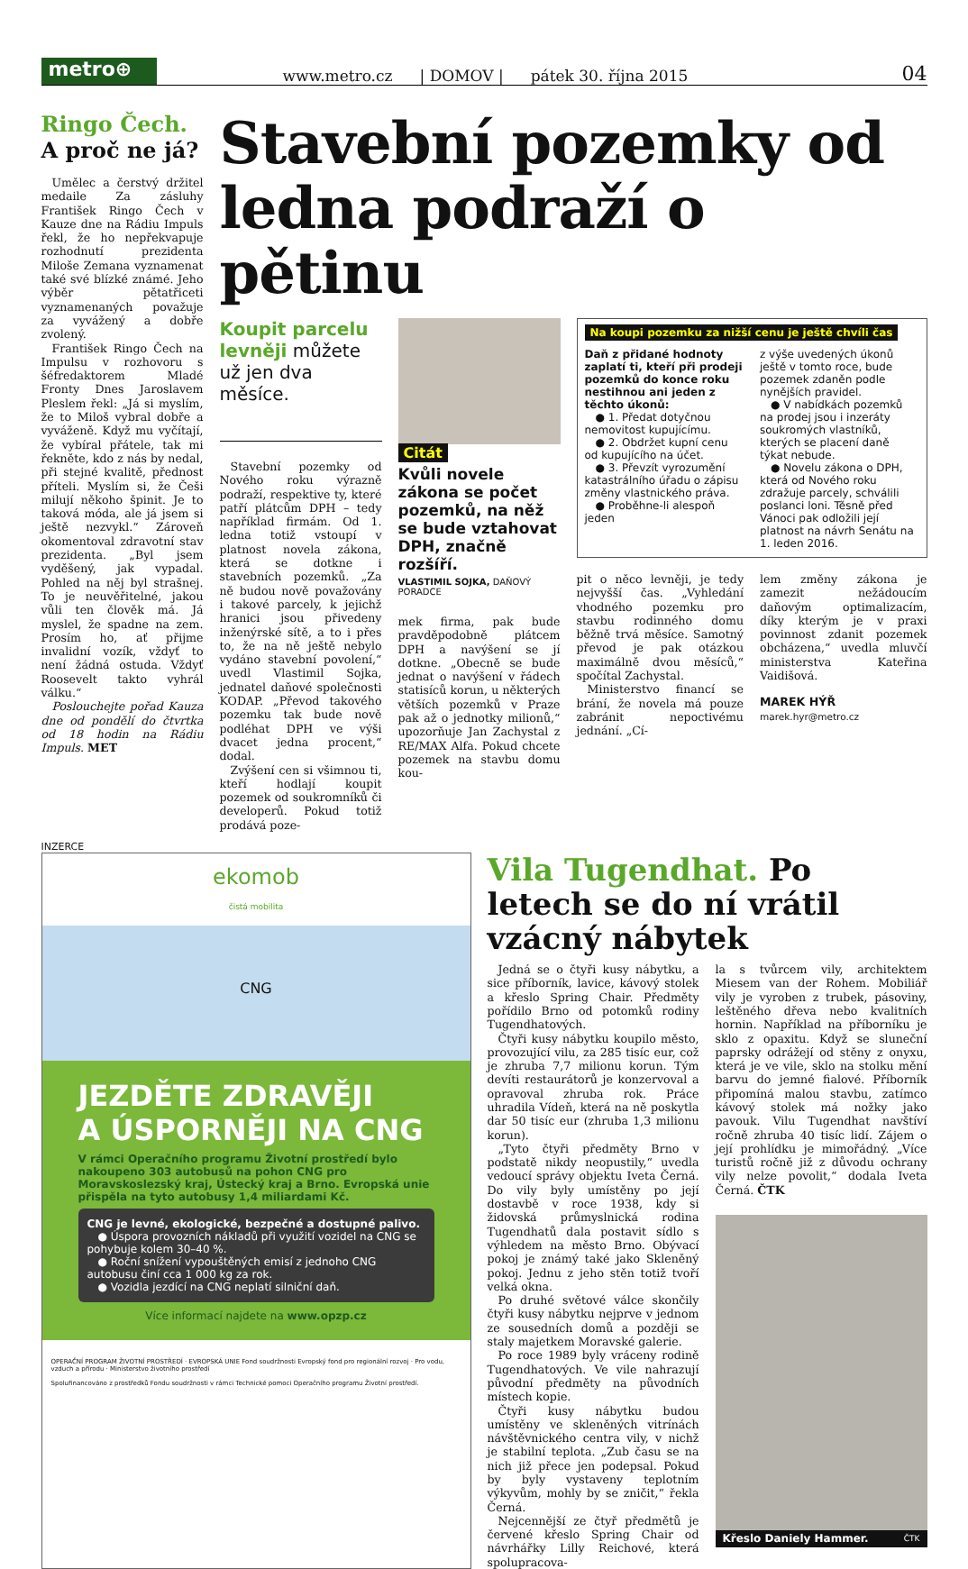metro⊕
www.metro.cz | DOMOV | pátek 30. října 2015 04
Ringo Čech.
A proč ne já?
Umělec a čerstvý držitel medaile Za zásluhy František Ringo Čech v Kauze dne na Rádiu Impuls řekl, že ho nepřekvapuje rozhodnutí prezidenta Miloše Zemana vyznamenat také své blízké známé. Jeho výběr pětatřiceti vyznamenaných považuje za vyvážený a dobře zvolený.
František Ringo Čech na Impulsu v rozhovoru s šéfredaktorem Mladé Fronty Dnes Jaroslavem Pleslem řekl: „Já si myslím, že to Miloš vybral dobře a vyváženě. Když mu vyčítají, že vybíral přátele, tak mi řekněte, kdo z nás by nedal, při stejné kvalitě, přednost příteli. Myslím si, že Češi milují někoho špinit. Je to taková móda, ale já jsem si ještě nezvykl.“ Zároveň okomentoval zdravotní stav prezidenta. „Byl jsem vyděšený, jak vypadal. Pohled na něj byl strašnej. To je neuvěřitelné, jakou vůli ten člověk má. Já myslel, že spadne na zem. Prosím ho, ať přijme invalidní vozík, vždyť to není žádná ostuda. Vždyť Roosevelt takto vyhrál válku.“
Poslouchejte pořad Kauza dne od pondělí do čtvrtka od 18 hodin na Rádiu Impuls. MET
Stavební pozemky od ledna podraží o pětinu
Koupit parcelu levněji můžete už jen dva měsíce.
Stavební pozemky od Nového roku výrazně podraží, respektive ty, které patří plátcům DPH – tedy například firmám. Od 1. ledna totiž vstoupí v platnost novela zákona, která se dotkne i stavebních pozemků. „Za ně budou nově považovány i takové parcely, k jejichž hranici jsou přivedeny inženýrské sítě, a to i přes to, že na ně ještě nebylo vydáno stavební povolení,“ uvedl Vlastimil Sojka, jednatel daňové společnosti KODAP. „Převod takového pozemku tak bude nově podléhat DPH ve výši dvacet jedna procent,“ dodal.
Zvýšení cen si všimnou ti, kteří hodlají koupit pozemek od soukromníků či developerů. Pokud totiž prodává poze-
Citát
Kvůli novele zákona se počet pozemků, na něž se bude vztahovat DPH, značně rozšíří.
VLASTIMIL SOJKA, DAŇOVÝ PORADCE
mek firma, pak bude pravděpodobně plátcem DPH a navýšení se jí dotkne. „Obecně se bude jednat o navýšení v řádech statisíců korun, u některých větších pozemků v Praze pak až o jednotky milionů,“ upozorňuje Jan Zachystal z RE/MAX Alfa. Pokud chcete pozemek na stavbu domu kou-
Na koupi pozemku za nižší cenu je ještě chvíli čas
Daň z přidané hodnoty zaplatí ti, kteří při prodeji pozemků do konce roku nestihnou ani jeden z těchto úkonů:
● 1. Předat dotyčnou nemovitost kupujícímu.
● 2. Obdržet kupní cenu od kupujícího na účet.
● 3. Převzít vyrozumění katastrálního úřadu o zápisu změny vlastnického práva.
● Proběhne-li alespoň jeden
z výše uvedených úkonů ještě v tomto roce, bude pozemek zdaněn podle nynějších pravidel.
● V nabídkách pozemků na prodej jsou i inzeráty soukromých vlastníků, kterých se placení daně týkat nebude.
● Novelu zákona o DPH, která od Nového roku zdražuje parcely, schválili poslanci loni. Těsně před Vánoci pak odložili její platnost na návrh Senátu na 1. leden 2016.
pit o něco levněji, je tedy nejvyšší čas. „Vyhledání vhodného pozemku pro stavbu rodinného domu běžně trvá měsíce. Samotný převod je pak otázkou maximálně dvou měsíců,“ spočítal Zachystal.
Ministerstvo financí se brání, že novela má pouze zabránit nepoctivému jednání. „Cí-
lem změny zákona je zamezit nežádoucím daňovým optimalizacím, díky kterým je v praxi povinnost zdanit pozemek obcházena,“ uvedla mluvčí ministerstva Kateřina Vaidišová.
MAREK HÝŘ
marek.hyr@metro.cz
INZERCE
ekomob
čistá mobilita
CNG
JEZDĚTE ZDRAVĚJI
A ÚSPORNĚJI NA CNG
V rámci Operačního programu Životní prostředí bylo nakoupeno 303 autobusů na pohon CNG pro Moravskoslezský kraj, Ústecký kraj a Brno. Evropská unie přispěla na tyto autobusy 1,4 miliardami Kč.
CNG je levné, ekologické, bezpečné a dostupné palivo.
● Úspora provozních nákladů při využití vozidel na CNG se pohybuje kolem 30–40 %.
● Roční snížení vypouštěných emisí z jednoho CNG autobusu činí cca 1 000 kg za rok.
● Vozidla jezdící na CNG neplatí silniční daň.
Více informací najdete na www.opzp.cz
OPERAČNÍ PROGRAM ŽIVOTNÍ PROSTŘEDÍ · EVROPSKÁ UNIE Fond soudržnosti Evropský fond pro regionální rozvoj · Pro vodu, vzduch a přírodu · Ministerstvo životního prostředí
Spolufinancováno z prostředků Fondu soudržnosti v rámci Technické pomoci Operačního programu Životní prostředí.
Vila Tugendhat. Po letech se do ní vrátil vzácný nábytek
Jedná se o čtyři kusy nábytku, a sice příborník, lavice, kávový stolek a křeslo Spring Chair. Předměty pořídilo Brno od potomků rodiny Tugendhatových.
Čtyři kusy nábytku koupilo město, provozující vilu, za 285 tisíc eur, což je zhruba 7,7 milionu korun. Tým dev­íti restaurátorů je konzervoval a opravoval zhruba rok. Práce uhradila Vídeň, která na ně poskytla dar 50 tisíc eur (zhruba 1,3 milionu korun).
„Tyto čtyři předměty Brno v podstatě nikdy neopustily,“ uvedla vedoucí správy objektu Iveta Černá. Do vily byly umístěny po její dostavbě v roce 1938, kdy si židovská průmyslnická rodina Tugendhatů dala postavit sídlo s výhledem na město Brno. Obývací pokoj je známý také jako Skleněný pokoj. Jednu z jeho stěn totiž tvoří velká okna.
Po druhé světové válce skončily čtyři kusy nábytku nejprve v jednom ze sousedních domů a později se staly majetkem Moravské galerie.
Po roce 1989 byly vráceny rodině Tugendhatových. Ve vile nahrazují původní předměty na původních místech kopie.
Čtyři kusy nábytku budou umístěny ve skleněných vitrínách návštěvnického centra vily, v nichž je stabilní teplota. „Zub času se na nich již přece jen podepsal. Pokud by byly vystaveny teplotním výkyvům, mohly by se zničit,“ řekla Černá.
Nejcennější ze čtyř předmětů je červené křeslo Spring Chair od návrhářky Lilly Reichové, která spolupracova-
la s tvůrcem vily, architektem Miesem van der Rohem. Mobiliář vily je vyroben z trubek, pásoviny, leštěného dřeva nebo kvalitních hornin. Například na příborníku je sklo z opaxitu. Když se sluneční paprsky odrážejí od stěny z onyxu, která je ve vile, sklo na stolku mění barvu do jemné fialové. Příborník připomíná malou stavbu, zatímco kávový stolek má nožky jako pavouk. Vilu Tugendhat navštíví ročně zhruba 40 tisíc lidí. Zájem o její prohlídku je mimořádný. „Více turistů ročně již z důvodu ochrany vily nelze povolit,“ dodala Iveta Černá. ČTK
Křeslo Daniely Hammer. ČTK